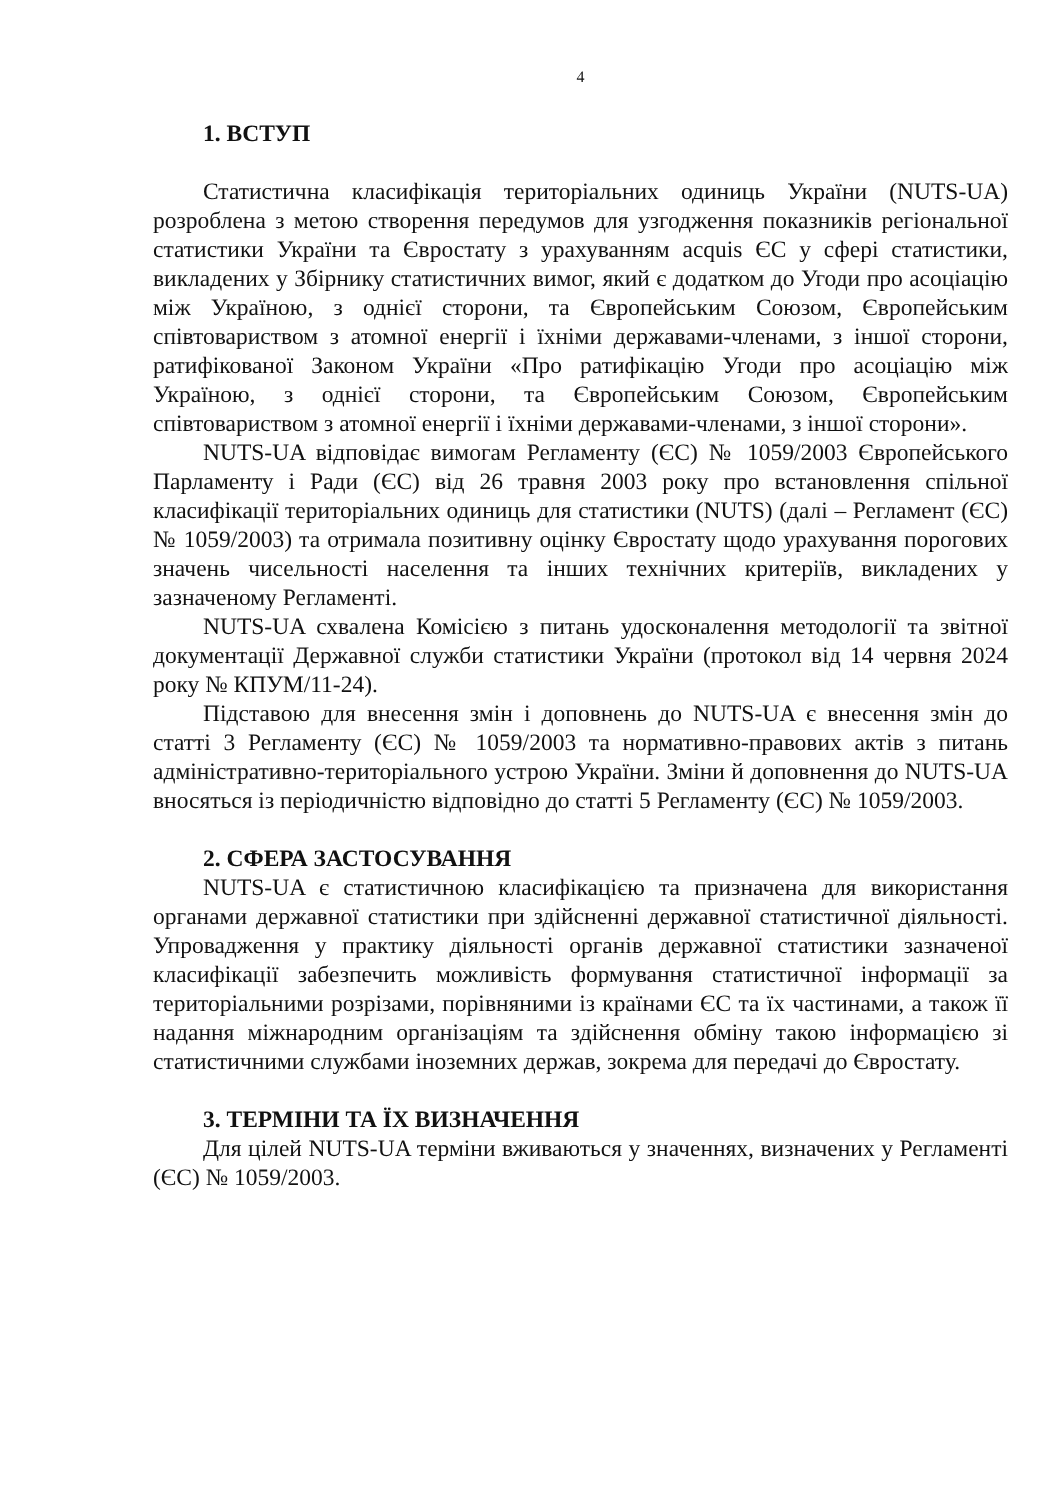4
1. ВСТУП
Статистична класифікація територіальних одиниць України (NUTS-UA) розроблена з метою створення передумов для узгодження показників регіональної статистики України та Євростату з урахуванням acquis ЄС у сфері статистики, викладених у Збірнику статистичних вимог, який є додатком до Угоди про асоціацію між Україною, з однієї сторони, та Європейським Союзом, Європейським співтовариством з атомної енергії і їхніми державами-членами, з іншої сторони, ратифікованої Законом України «Про ратифікацію Угоди про асоціацію між Україною, з однієї сторони, та Європейським Союзом, Європейським співтовариством з атомної енергії і їхніми державами-членами, з іншої сторони».
NUTS-UA відповідає вимогам Регламенту (ЄС) № 1059/2003 Європейського Парламенту і Ради (ЄС) від 26 травня 2003 року про встановлення спільної класифікації територіальних одиниць для статистики (NUTS) (далі – Регламент (ЄС) № 1059/2003) та отримала позитивну оцінку Євростату щодо урахування порогових значень чисельності населення та інших технічних критеріїв, викладених у зазначеному Регламенті.
NUTS-UA схвалена Комісією з питань удосконалення методології та звітної документації Державної служби статистики України (протокол від 14 червня 2024 року № КПУМ/11-24).
Підставою для внесення змін і доповнень до NUTS-UA є внесення змін до статті 3 Регламенту (ЄС) № 1059/2003 та нормативно-правових актів з питань адміністративно-територіального устрою України. Зміни й доповнення до NUTS-UA вносяться із періодичністю відповідно до статті 5 Регламенту (ЄС) № 1059/2003.
2. СФЕРА ЗАСТОСУВАННЯ
NUTS-UA є статистичною класифікацією та призначена для використання органами державної статистики при здійсненні державної статистичної діяльності. Упровадження у практику діяльності органів державної статистики зазначеної класифікації забезпечить можливість формування статистичної інформації за територіальними розрізами, порівняними із країнами ЄС та їх частинами, а також її надання міжнародним організаціям та здійснення обміну такою інформацією зі статистичними службами іноземних держав, зокрема для передачі до Євростату.
3. ТЕРМІНИ ТА ЇХ ВИЗНАЧЕННЯ
Для цілей NUTS-UA терміни вживаються у значеннях, визначених у Регламенті (ЄС) № 1059/2003.